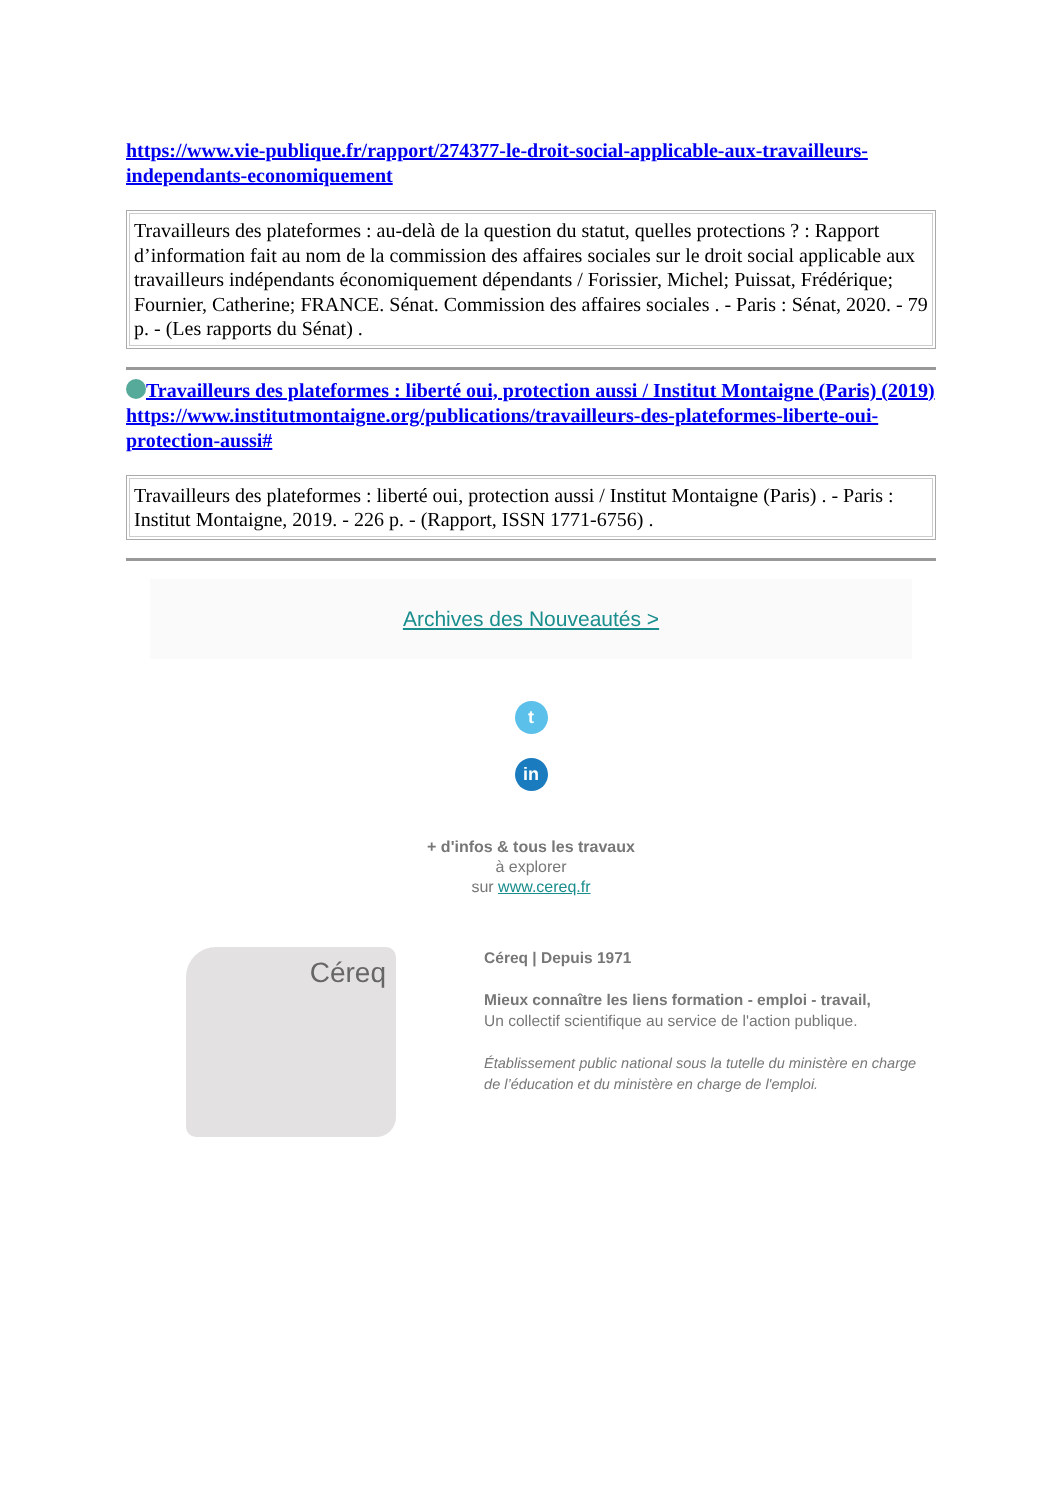https://www.vie-publique.fr/rapport/274377-le-droit-social-applicable-aux-travailleurs-independants-economiquement
Travailleurs des plateformes : au-delà de la question du statut, quelles protections ? : Rapport d’information fait au nom de la commission des affaires sociales sur le droit social applicable aux travailleurs indépendants économiquement dépendants / Forissier, Michel; Puissat, Frédérique; Fournier, Catherine; FRANCE. Sénat. Commission des affaires sociales . - Paris : Sénat, 2020. - 79 p. - (Les rapports du Sénat) .
Travailleurs des plateformes : liberté oui, protection aussi / Institut Montaigne (Paris) (2019)
https://www.institutmontaigne.org/publications/travailleurs-des-plateformes-liberte-oui-protection-aussi#
Travailleurs des plateformes : liberté oui, protection aussi / Institut Montaigne (Paris) . - Paris : Institut Montaigne, 2019. - 226 p. - (Rapport, ISSN 1771-6756) .
Archives des Nouveautés >
t
in
+ d'infos & tous les travaux
à explorer
sur www.cereq.fr
Céreq
Céreq | Depuis 1971
Mieux connaître les liens formation - emploi - travail,
Un collectif scientifique au service de l'action publique.
Établissement public national sous la tutelle du ministère en charge de l’éducation et du ministère en charge de l'emploi.